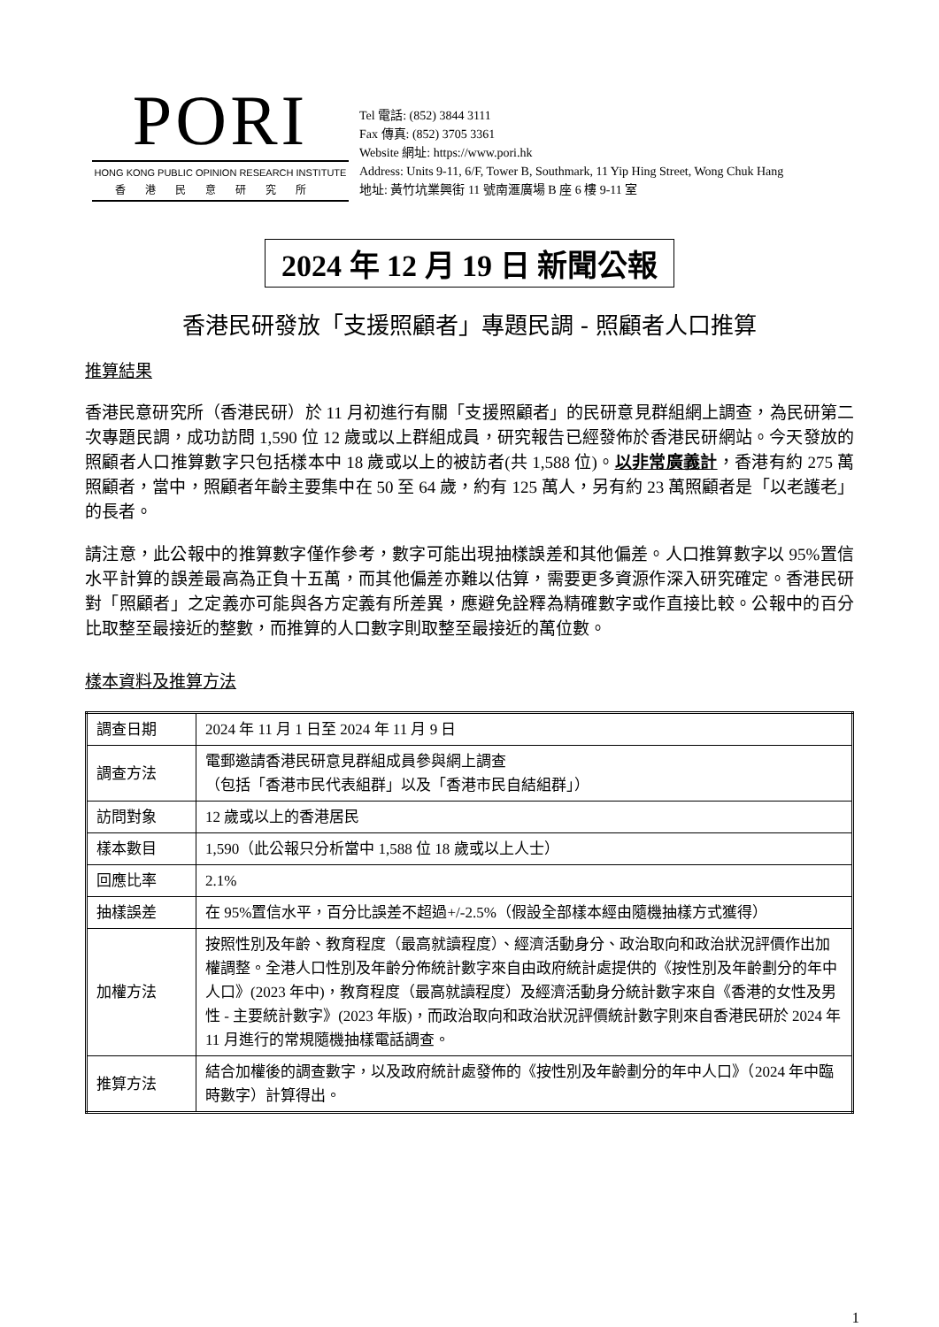PORI
HONG KONG PUBLIC OPINION RESEARCH INSTITUTE
香港民意研究所
Tel 電話: (852) 3844 3111
Fax 傳真: (852) 3705 3361
Website 網址: https://www.pori.hk
Address: Units 9-11, 6/F, Tower B, Southmark, 11 Yip Hing Street, Wong Chuk Hang
地址: 黃竹坑業興街 11 號南滙廣場 B 座 6 樓 9-11 室
2024 年 12 月 19 日 新聞公報
香港民研發放「支援照顧者」專題民調 - 照顧者人口推算
推算結果
香港民意研究所（香港民研）於 11 月初進行有關「支援照顧者」的民研意見群組網上調查，為民研第二次專題民調，成功訪問 1,590 位 12 歲或以上群組成員，研究報告已經發佈於香港民研網站。今天發放的照顧者人口推算數字只包括樣本中 18 歲或以上的被訪者(共 1,588 位)。以非常廣義計，香港有約 275 萬照顧者，當中，照顧者年齡主要集中在 50 至 64 歲，約有 125 萬人，另有約 23 萬照顧者是「以老護老」的長者。
請注意，此公報中的推算數字僅作參考，數字可能出現抽樣誤差和其他偏差。人口推算數字以 95%置信水平計算的誤差最高為正負十五萬，而其他偏差亦難以估算，需要更多資源作深入研究確定。香港民研對「照顧者」之定義亦可能與各方定義有所差異，應避免詮釋為精確數字或作直接比較。公報中的百分比取整至最接近的整數，而推算的人口數字則取整至最接近的萬位數。
樣本資料及推算方法
| 調查日期 | 2024 年 11 月 1 日至 2024 年 11 月 9 日 |
| 調查方法 | 電郵邀請香港民研意見群組成員參與網上調查 （包括「香港市民代表組群」以及「香港市民自結組群」） |
| 訪問對象 | 12 歲或以上的香港居民 |
| 樣本數目 | 1,590（此公報只分析當中 1,588 位 18 歲或以上人士） |
| 回應比率 | 2.1% |
| 抽樣誤差 | 在 95%置信水平，百分比誤差不超過+/-2.5%（假設全部樣本經由隨機抽樣方式獲得） |
| 加權方法 | 按照性別及年齡、教育程度（最高就讀程度）、經濟活動身分、政治取向和政治狀況評價作出加權調整。全港人口性別及年齡分佈統計數字來自由政府統計處提供的《按性別及年齡劃分的年中人口》(2023 年中)，教育程度（最高就讀程度）及經濟活動身分統計數字來自《香港的女性及男性 - 主要統計數字》(2023 年版)，而政治取向和政治狀況評價統計數字則來自香港民研於 2024 年 11 月進行的常規隨機抽樣電話調查。 |
| 推算方法 | 結合加權後的調查數字，以及政府統計處發佈的《按性別及年齡劃分的年中人口》（2024 年中臨時數字）計算得出。 |
1